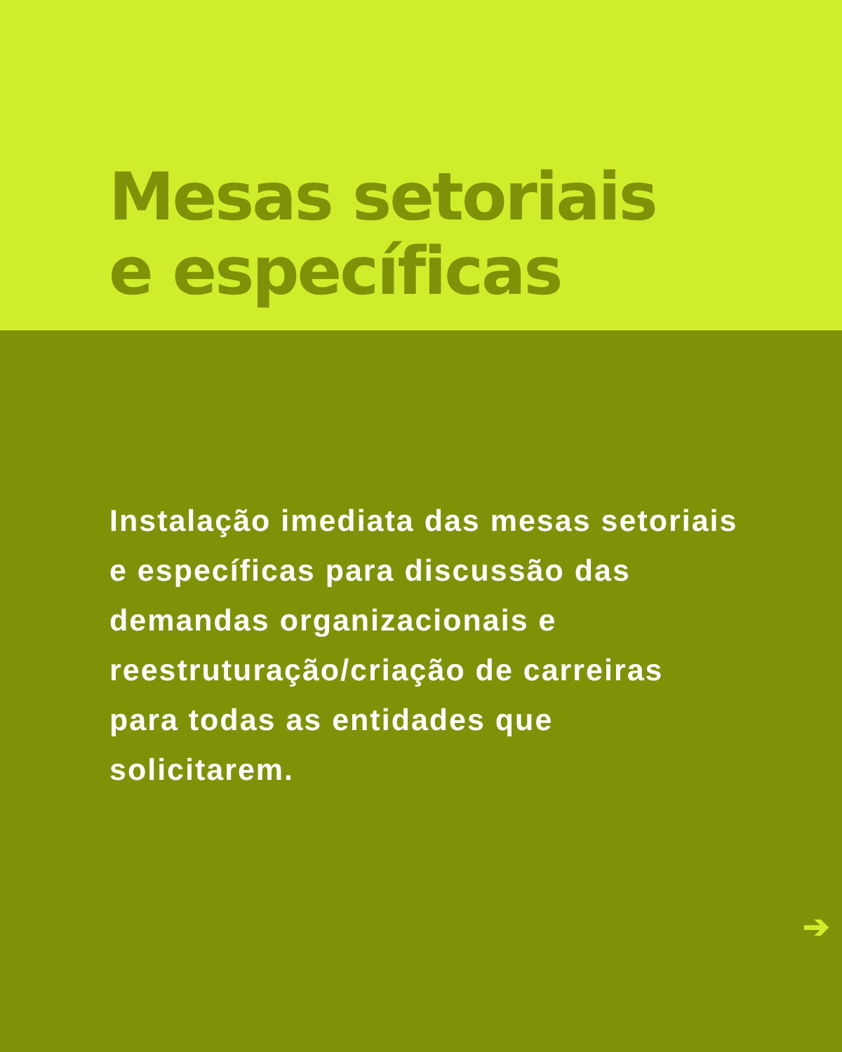Mesas setoriais
e específicas
Instalação imediata das mesas setoriais e específicas para discussão das demandas organizacionais e reestruturação/criação de carreiras para todas as entidades que solicitarem.
➔